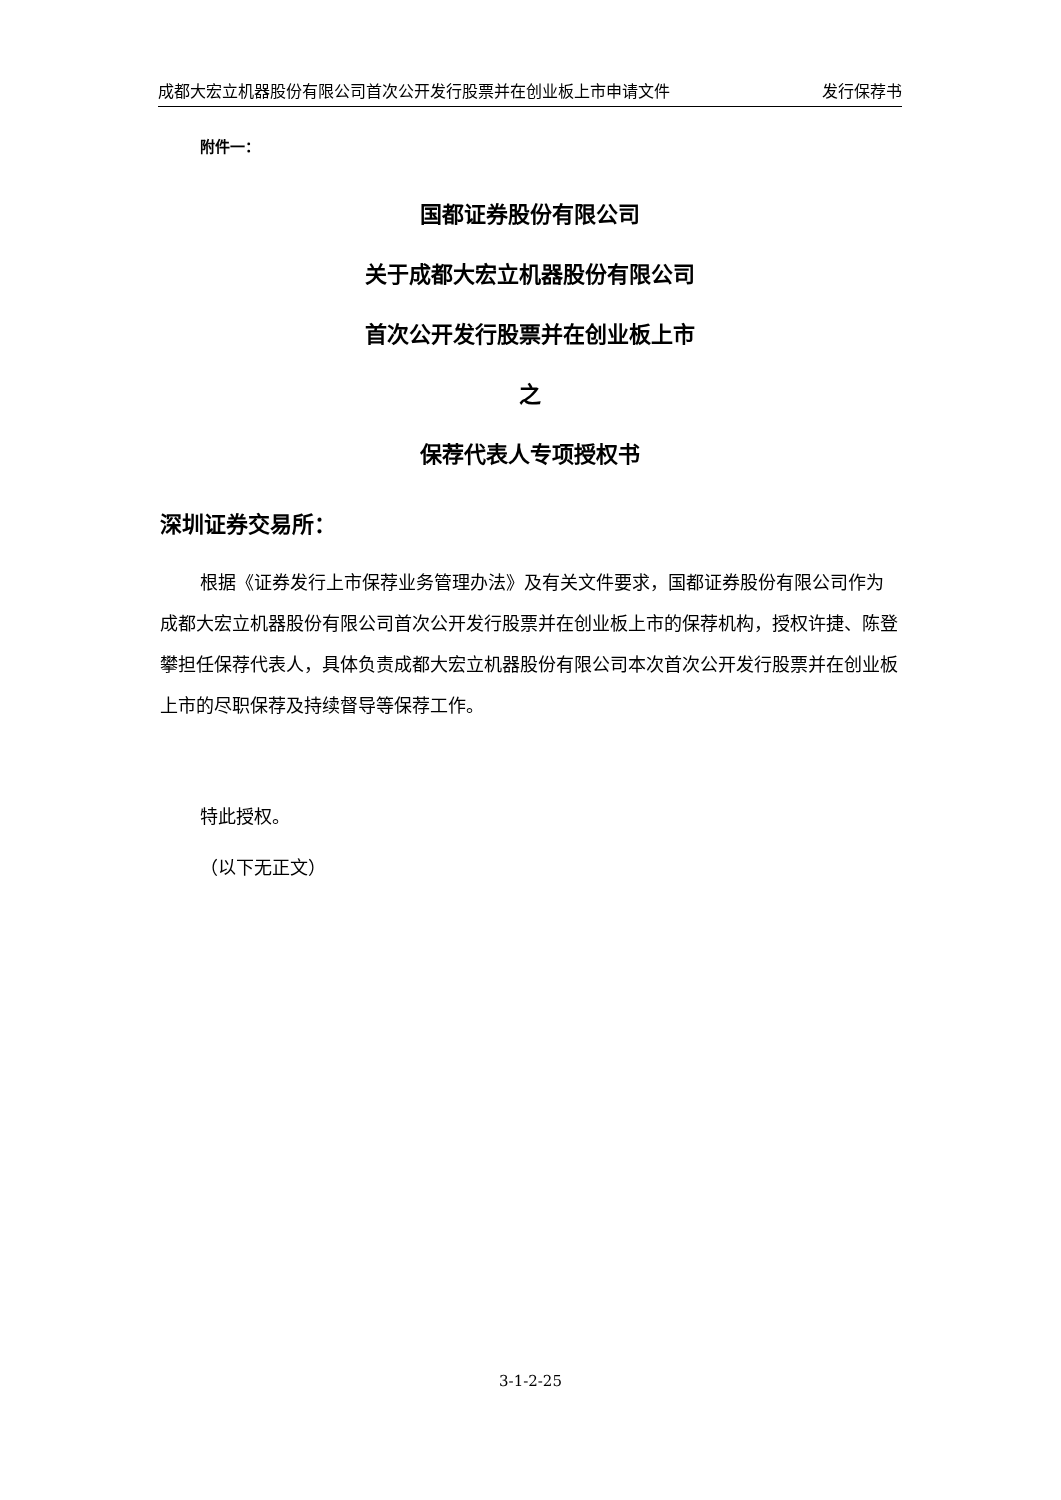成都大宏立机器股份有限公司首次公开发行股票并在创业板上市申请文件 发行保荐书
附件一：
国都证券股份有限公司
关于成都大宏立机器股份有限公司
首次公开发行股票并在创业板上市
之
保荐代表人专项授权书
深圳证券交易所：
根据《证券发行上市保荐业务管理办法》及有关文件要求，国都证券股份有限公司作为成都大宏立机器股份有限公司首次公开发行股票并在创业板上市的保荐机构，授权许捷、陈登攀担任保荐代表人，具体负责成都大宏立机器股份有限公司本次首次公开发行股票并在创业板上市的尽职保荐及持续督导等保荐工作。
特此授权。
（以下无正文）
3-1-2-25